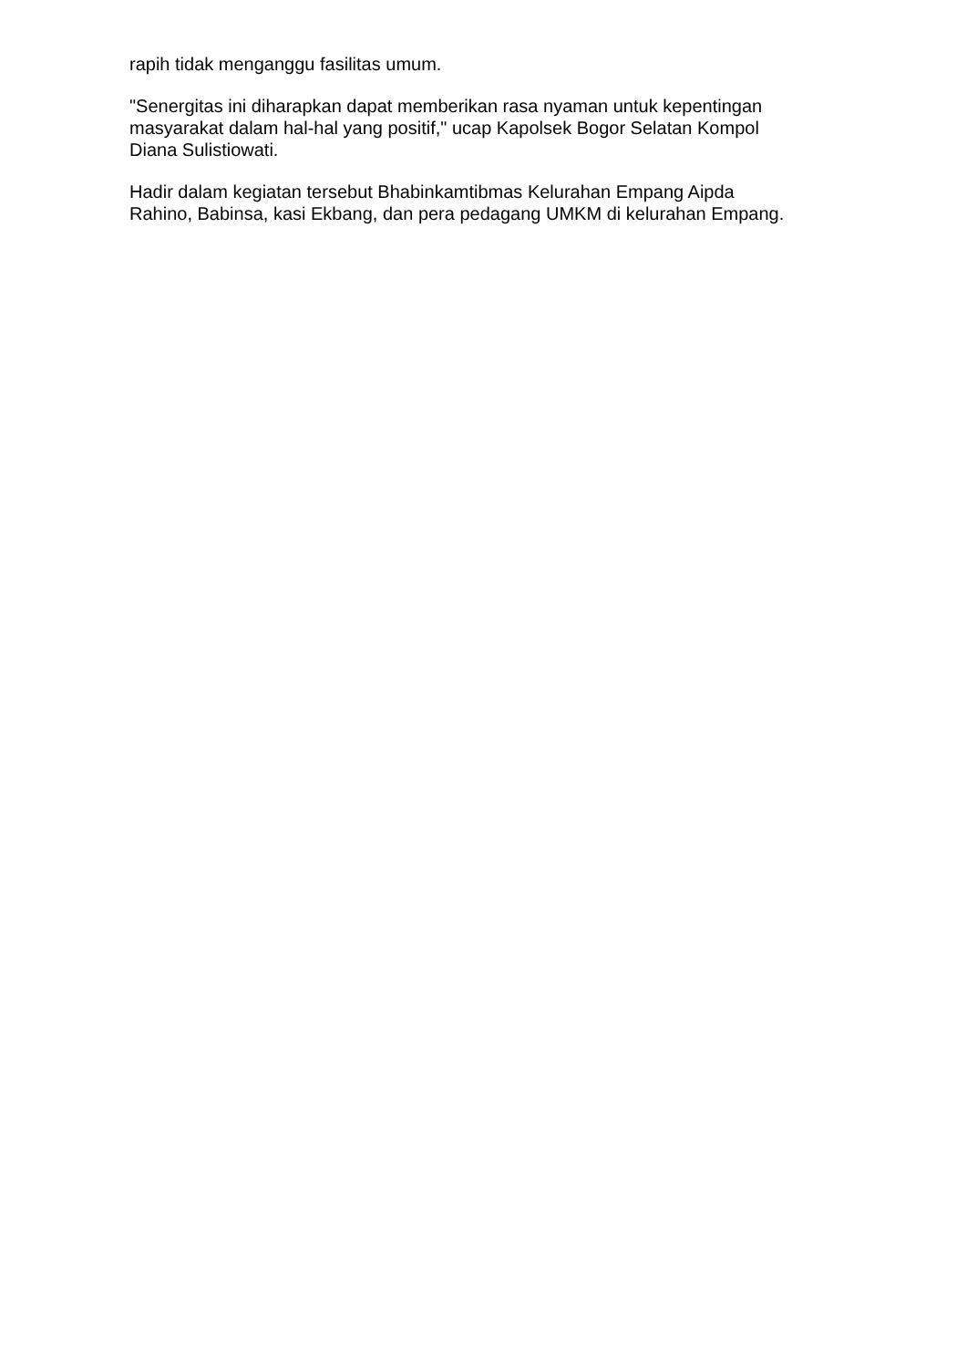rapih tidak menganggu fasilitas umum.
"Senergitas ini diharapkan dapat memberikan rasa nyaman untuk kepentingan
masyarakat dalam hal-hal yang positif," ucap Kapolsek Bogor Selatan Kompol
Diana Sulistiowati.
Hadir dalam kegiatan tersebut Bhabinkamtibmas Kelurahan Empang Aipda
Rahino, Babinsa, kasi Ekbang, dan pera pedagang UMKM di kelurahan Empang.